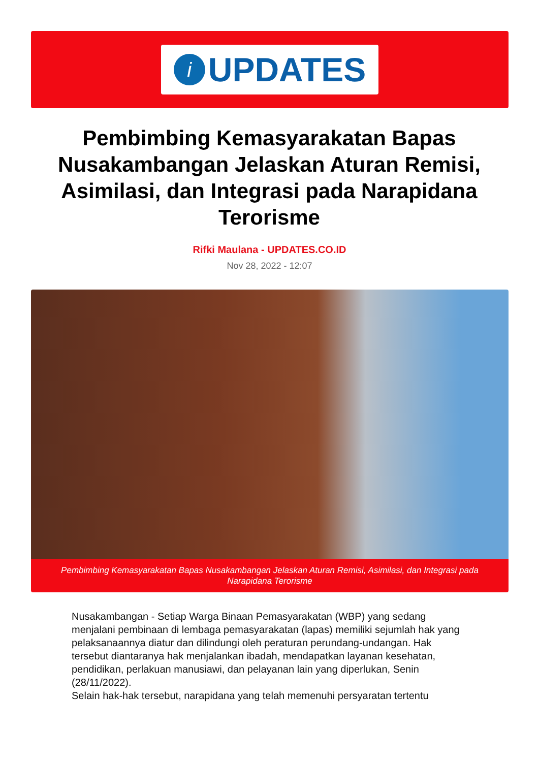i
UPDATES
Pembimbing Kemasyarakatan Bapas Nusakambangan Jelaskan Aturan Remisi, Asimilasi, dan Integrasi pada Narapidana Terorisme
Rifki Maulana - UPDATES.CO.ID
Nov 28, 2022 - 12:07
Pembimbing Kemasyarakatan Bapas Nusakambangan Jelaskan Aturan Remisi, Asimilasi, dan Integrasi pada Narapidana Terorisme
Nusakambangan - Setiap Warga Binaan Pemasyarakatan (WBP) yang sedang menjalani pembinaan di lembaga pemasyarakatan (lapas) memiliki sejumlah hak yang pelaksanaannya diatur dan dilindungi oleh peraturan perundang-undangan. Hak tersebut diantaranya hak menjalankan ibadah, mendapatkan layanan kesehatan, pendidikan, perlakuan manusiawi, dan pelayanan lain yang diperlukan, Senin (28/11/2022).
Selain hak-hak tersebut, narapidana yang telah memenuhi persyaratan tertentu